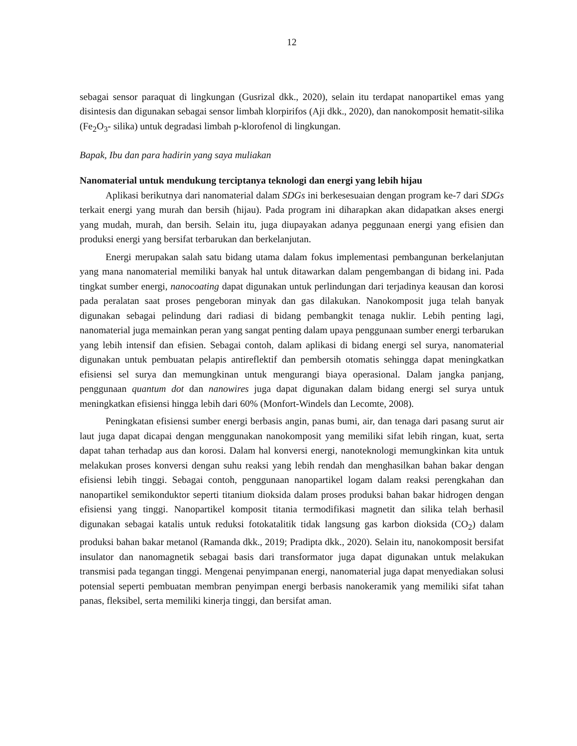12
sebagai sensor paraquat di lingkungan (Gusrizal dkk., 2020), selain itu terdapat nanopartikel emas yang disintesis dan digunakan sebagai sensor limbah klorpirifos (Aji dkk., 2020), dan nanokomposit hematit-silika (Fe<sub>2</sub>O<sub>3</sub>- silika) untuk degradasi limbah p-klorofenol di lingkungan.
Bapak, Ibu dan para hadirin yang saya muliakan
Nanomaterial untuk mendukung terciptanya teknologi dan energi yang lebih hijau
Aplikasi berikutnya dari nanomaterial dalam SDGs ini berkesesuaian dengan program ke-7 dari SDGs terkait energi yang murah dan bersih (hijau). Pada program ini diharapkan akan didapatkan akses energi yang mudah, murah, dan bersih. Selain itu, juga diupayakan adanya peggunaan energi yang efisien dan produksi energi yang bersifat terbarukan dan berkelanjutan.
Energi merupakan salah satu bidang utama dalam fokus implementasi pembangunan berkelanjutan yang mana nanomaterial memiliki banyak hal untuk ditawarkan dalam pengembangan di bidang ini. Pada tingkat sumber energi, nanocoating dapat digunakan untuk perlindungan dari terjadinya keausan dan korosi pada peralatan saat proses pengeboran minyak dan gas dilakukan. Nanokomposit juga telah banyak digunakan sebagai pelindung dari radiasi di bidang pembangkit tenaga nuklir. Lebih penting lagi, nanomaterial juga memainkan peran yang sangat penting dalam upaya penggunaan sumber energi terbarukan yang lebih intensif dan efisien. Sebagai contoh, dalam aplikasi di bidang energi sel surya, nanomaterial digunakan untuk pembuatan pelapis antireflektif dan pembersih otomatis sehingga dapat meningkatkan efisiensi sel surya dan memungkinan untuk mengurangi biaya operasional. Dalam jangka panjang, penggunaan quantum dot dan nanowires juga dapat digunakan dalam bidang energi sel surya untuk meningkatkan efisiensi hingga lebih dari 60% (Monfort-Windels dan Lecomte, 2008).
Peningkatan efisiensi sumber energi berbasis angin, panas bumi, air, dan tenaga dari pasang surut air laut juga dapat dicapai dengan menggunakan nanokomposit yang memiliki sifat lebih ringan, kuat, serta dapat tahan terhadap aus dan korosi. Dalam hal konversi energi, nanoteknologi memungkinkan kita untuk melakukan proses konversi dengan suhu reaksi yang lebih rendah dan menghasilkan bahan bakar dengan efisiensi lebih tinggi. Sebagai contoh, penggunaan nanopartikel logam dalam reaksi perengkahan dan nanopartikel semikonduktor seperti titanium dioksida dalam proses produksi bahan bakar hidrogen dengan efisiensi yang tinggi. Nanopartikel komposit titania termodifikasi magnetit dan silika telah berhasil digunakan sebagai katalis untuk reduksi fotokatalitik tidak langsung gas karbon dioksida (CO<sub>2</sub>) dalam produksi bahan bakar metanol (Ramanda dkk., 2019; Pradipta dkk., 2020). Selain itu, nanokomposit bersifat insulator dan nanomagnetik sebagai basis dari transformator juga dapat digunakan untuk melakukan transmisi pada tegangan tinggi. Mengenai penyimpanan energi, nanomaterial juga dapat menyediakan solusi potensial seperti pembuatan membran penyimpan energi berbasis nanokeramik yang memiliki sifat tahan panas, fleksibel, serta memiliki kinerja tinggi, dan bersifat aman.